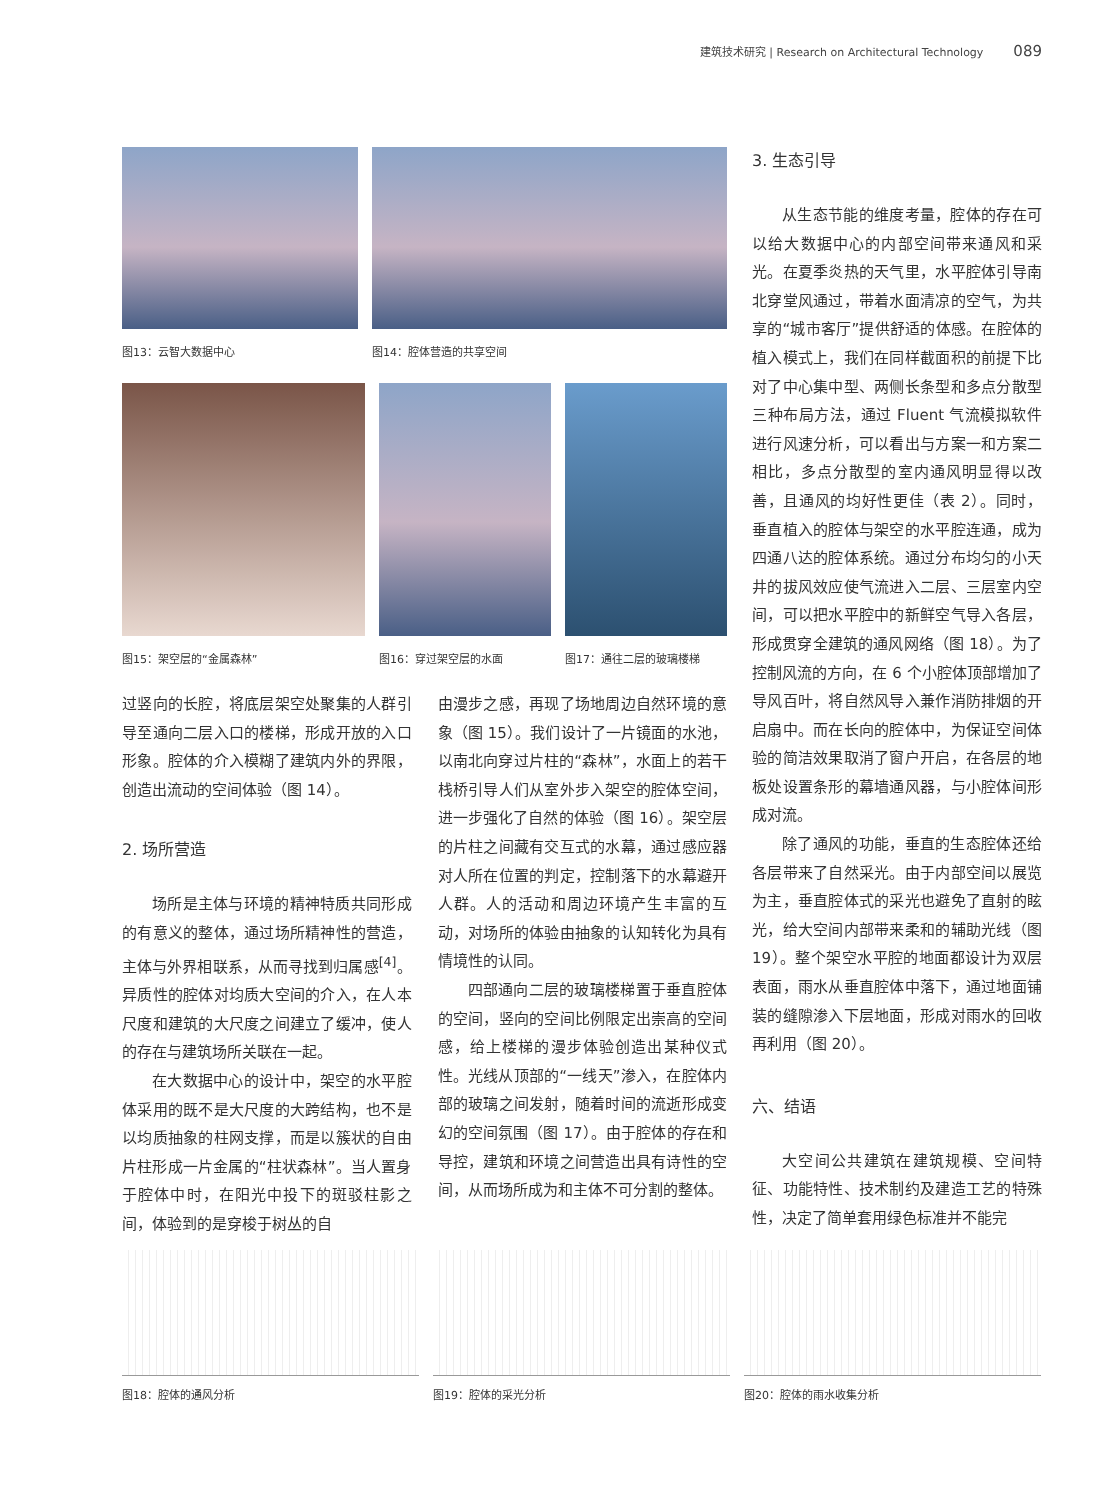建筑技术研究 | Research on Architectural Technology 089
图13：云智大数据中心 图14：腔体营造的共享空间
图15：架空层的“金属森林” 图16：穿过架空层的水面 图17：通往二层的玻璃楼梯
过竖向的长腔，将底层架空处聚集的人群引导至通向二层入口的楼梯，形成开放的入口形象。腔体的介入模糊了建筑内外的界限，创造出流动的空间体验（图 14）。
2. 场所营造
场所是主体与环境的精神特质共同形成的有意义的整体，通过场所精神性的营造，主体与外界相联系，从而寻找到归属感<sup>[4]</sup>。异质性的腔体对均质大空间的介入，在人本尺度和建筑的大尺度之间建立了缓冲，使人的存在与建筑场所关联在一起。
在大数据中心的设计中，架空的水平腔体采用的既不是大尺度的大跨结构，也不是以均质抽象的柱网支撑，而是以簇状的自由片柱形成一片金属的“柱状森林”。当人置身于腔体中时，在阳光中投下的斑驳柱影之间，体验到的是穿梭于树丛的自
由漫步之感，再现了场地周边自然环境的意象（图 15）。我们设计了一片镜面的水池，以南北向穿过片柱的“森林”，水面上的若干栈桥引导人们从室外步入架空的腔体空间，进一步强化了自然的体验（图 16）。架空层的片柱之间藏有交互式的水幕，通过感应器对人所在位置的判定，控制落下的水幕避开人群。人的活动和周边环境产生丰富的互动，对场所的体验由抽象的认知转化为具有情境性的认同。
四部通向二层的玻璃楼梯置于垂直腔体的空间，竖向的空间比例限定出崇高的空间感，给上楼梯的漫步体验创造出某种仪式性。光线从顶部的“一线天”渗入，在腔体内部的玻璃之间发射，随着时间的流逝形成变幻的空间氛围（图 17）。由于腔体的存在和导控，建筑和环境之间营造出具有诗性的空间，从而场所成为和主体不可分割的整体。
3. 生态引导
从生态节能的维度考量，腔体的存在可以给大数据中心的内部空间带来通风和采光。在夏季炎热的天气里，水平腔体引导南北穿堂风通过，带着水面清凉的空气，为共享的“城市客厅”提供舒适的体感。在腔体的植入模式上，我们在同样截面积的前提下比对了中心集中型、两侧长条型和多点分散型三种布局方法，通过 Fluent 气流模拟软件进行风速分析，可以看出与方案一和方案二相比，多点分散型的室内通风明显得以改善，且通风的均好性更佳（表 2）。同时，垂直植入的腔体与架空的水平腔连通，成为四通八达的腔体系统。通过分布均匀的小天井的拔风效应使气流进入二层、三层室内空间，可以把水平腔中的新鲜空气导入各层，形成贯穿全建筑的通风网络（图 18）。为了控制风流的方向，在 6 个小腔体顶部增加了导风百叶，将自然风导入兼作消防排烟的开启扇中。而在长向的腔体中，为保证空间体验的简洁效果取消了窗户开启，在各层的地板处设置条形的幕墙通风器，与小腔体间形成对流。
除了通风的功能，垂直的生态腔体还给各层带来了自然采光。由于内部空间以展览为主，垂直腔体式的采光也避免了直射的眩光，给大空间内部带来柔和的辅助光线（图 19）。整个架空水平腔的地面都设计为双层表面，雨水从垂直腔体中落下，通过地面铺装的缝隙渗入下层地面，形成对雨水的回收再利用（图 20）。
六、结语
大空间公共建筑在建筑规模、空间特征、功能特性、技术制约及建造工艺的特殊性，决定了简单套用绿色标准并不能完
图18：腔体的通风分析 图19：腔体的采光分析 图20：腔体的雨水收集分析